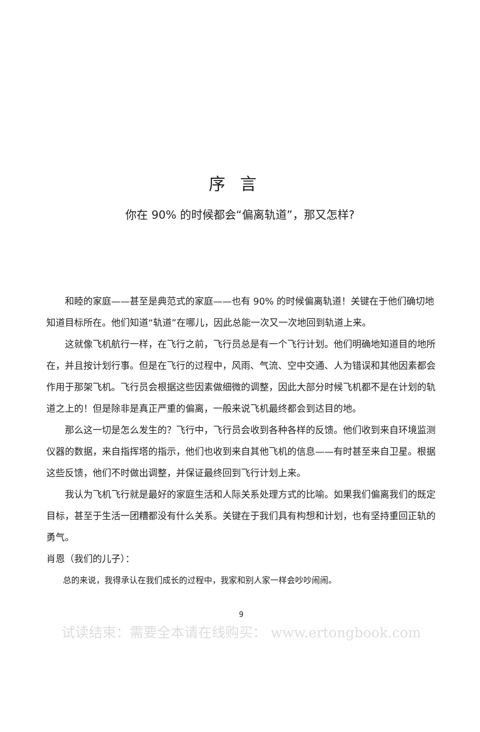序言
你在 90% 的时候都会“偏离轨道”，那又怎样?
和睦的家庭——甚至是典范式的家庭——也有 90% 的时候偏离轨道！关键在于他们确切地知道目标所在。他们知道“轨道”在哪儿，因此总能一次又一次地回到轨道上来。
这就像飞机航行一样，在飞行之前，飞行员总是有一个飞行计划。他们明确地知道目的地所在，并且按计划行事。但是在飞行的过程中，风雨、气流、空中交通、人为错误和其他因素都会作用于那架飞机。飞行员会根据这些因素做细微的调整，因此大部分时候飞机都不是在计划的轨道之上的！但是除非是真正严重的偏离，一般来说飞机最终都会到达目的地。
那么这一切是怎么发生的？飞行中，飞行员会收到各种各样的反馈。他们收到来自环境监测仪器的数据，来自指挥塔的指示，他们也收到来自其他飞机的信息——有时甚至来自卫星。根据这些反馈，他们不时做出调整，并保证最终回到飞行计划上来。
我认为飞机飞行就是最好的家庭生活和人际关系处理方式的比喻。如果我们偏离我们的既定目标，甚至于生活一团糟都没有什么关系。关键在于我们具有构想和计划，也有坚持重回正轨的勇气。
肖恩（我们的儿子）：
总的来说，我得承认在我们成长的过程中，我家和别人家一样会吵吵闹闹。
9
试读结束：需要全本请在线购买： www.ertongbook.com